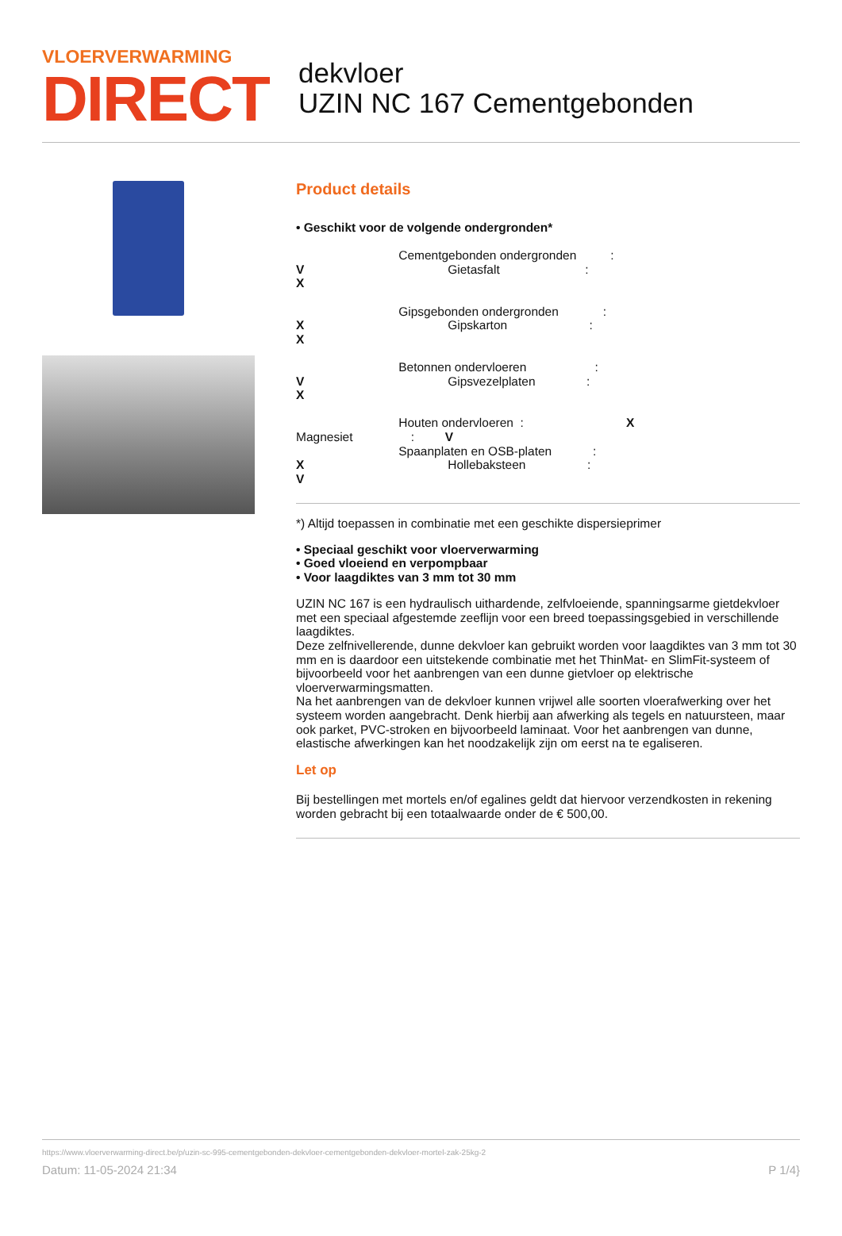VLOERVERWARMING
DIRECT
dekvloer
UZIN NC 167 Cementgebonden
Product details
• Geschikt voor de volgende ondergronden*
Cementgebonden ondergronden : V Gietasfalt : X Gipsgebonden ondergronden : X Gipskarton : X Betonnen ondervloeren : V Gipsvezelplaten : X Houten ondervloeren : X Magnesiet : V Spaanplaten en OSB-platen : X Hollebaksteen : V
*) Altijd toepassen in combinatie met een geschikte dispersieprimer
• Speciaal geschikt voor vloerverwarming
• Goed vloeiend en verpompbaar
• Voor laagdiktes van 3 mm tot 30 mm
UZIN NC 167 is een hydraulisch uithardende, zelfvloeiende, spanningsarme gietdekvloer met een speciaal afgestemde zeeflijn voor een breed toepassingsgebied in verschillende laagdiktes.
Deze zelfnivellerende, dunne dekvloer kan gebruikt worden voor laagdiktes van 3 mm tot 30 mm en is daardoor een uitstekende combinatie met het ThinMat- en SlimFit-systeem of bijvoorbeeld voor het aanbrengen van een dunne gietvloer op elektrische vloerverwarmingsmatten.
Na het aanbrengen van de dekvloer kunnen vrijwel alle soorten vloerafwerking over het systeem worden aangebracht. Denk hierbij aan afwerking als tegels en natuursteen, maar ook parket, PVC-stroken en bijvoorbeeld laminaat. Voor het aanbrengen van dunne, elastische afwerkingen kan het noodzakelijk zijn om eerst na te egaliseren.
Let op
Bij bestellingen met mortels en/of egalines geldt dat hiervoor verzendkosten in rekening worden gebracht bij een totaalwaarde onder de € 500,00.
https://www.vloerverwarming-direct.be/p/uzin-sc-995-cementgebonden-dekvloer-cementgebonden-dekvloer-mortel-zak-25kg-2
Datum: 11-05-2024 21:34 P 1/4}